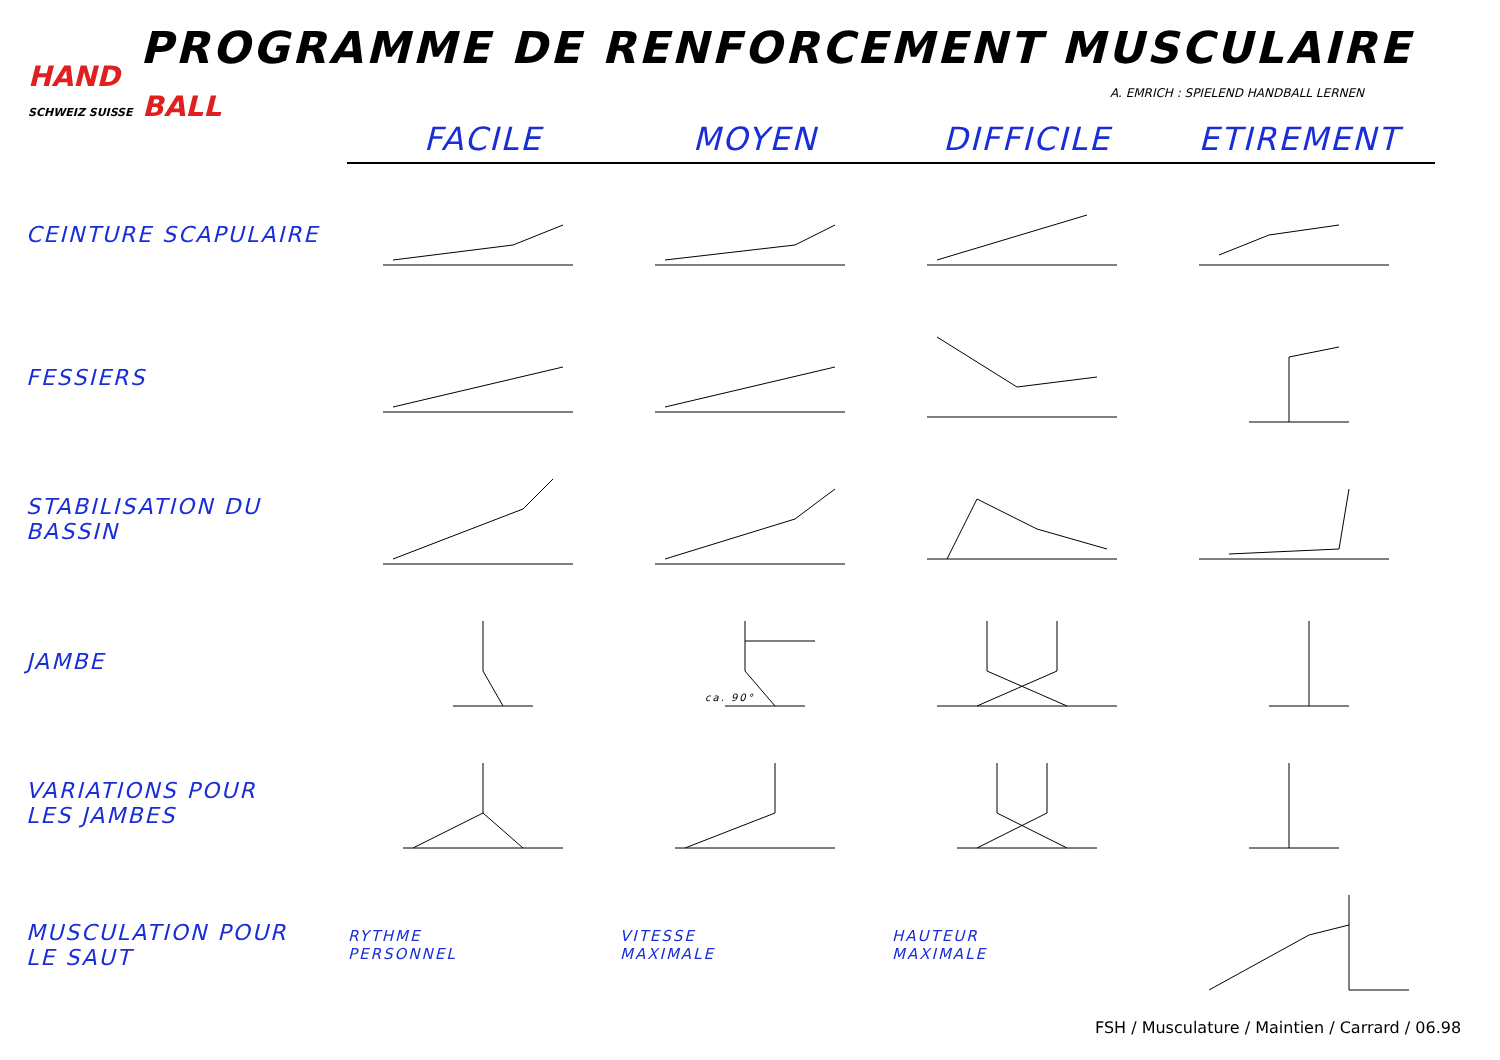PROGRAMME DE RENFORCEMENT MUSCULAIRE
HAND
SCHWEIZ SUISSE BALL
A. EMRICH : SPIELEND HANDBALL LERNEN
| | FACILE | MOYEN | DIFFICILE | ETIREMENT |
| --- | --- | --- | --- | --- |
| CEINTURE SCAPULAIRE | | | | |
| FESSIERS | | | | |
| STABILISATION DU BASSIN | | | | |
| JAMBE | | ca. 90° | | |
| VARIATIONS POUR LES JAMBES | | | | |
| MUSCULATION POUR LE SAUT | RYTHME PERSONNEL | VITESSE MAXIMALE | HAUTEUR MAXIMALE | |
FSH / Musculature / Maintien / Carrard / 06.98